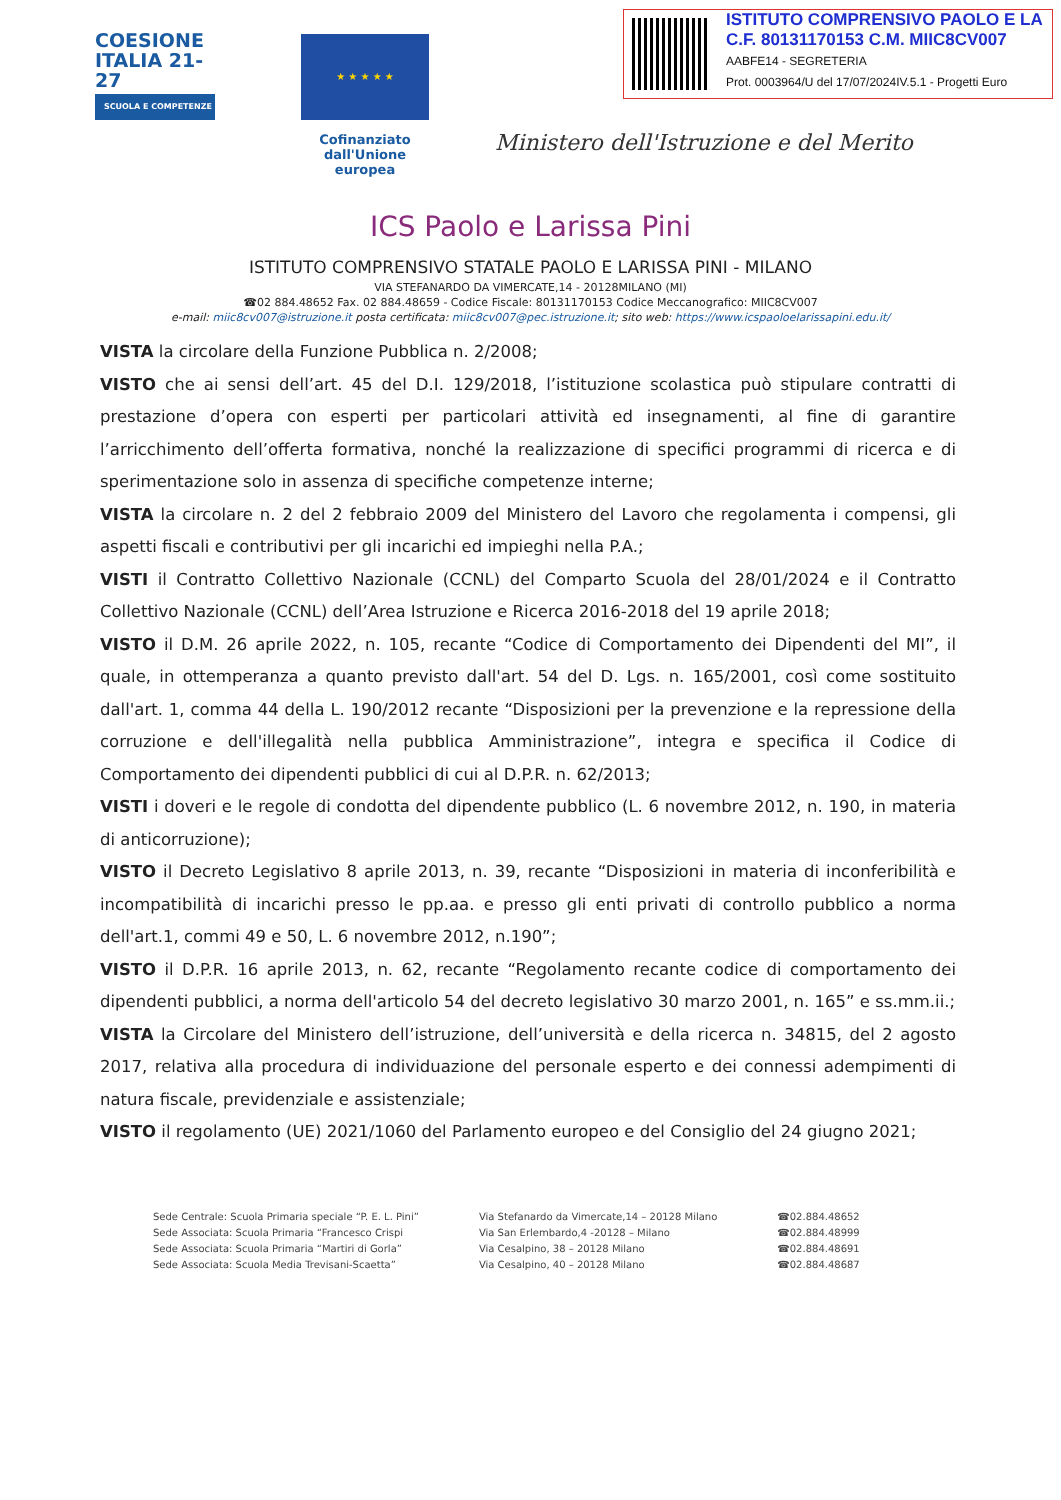COESIONE ITALIA 21-27
SCUOLA E COMPETENZE
★ ★ ★ ★ ★
Cofinanziato dall'Unione europea
Ministero dell'Istruzione e del Merito
ISTITUTO COMPRENSIVO PAOLO E LA
C.F. 80131170153 C.M. MIIC8CV007
AABFE14 - SEGRETERIA
Prot. 0003964/U del 17/07/2024IV.5.1 - Progetti Euro
ICS Paolo e Larissa Pini
ISTITUTO COMPRENSIVO STATALE PAOLO E LARISSA PINI - MILANO
VIA STEFANARDO DA VIMERCATE,14 - 20128MILANO (MI)
☎02 884.48652 Fax. 02 884.48659 - Codice Fiscale: 80131170153 Codice Meccanografico: MIIC8CV007
e-mail: miic8cv007@istruzione.it posta certificata: miic8cv007@pec.istruzione.it; sito web: https://www.icspaoloelarissapini.edu.it/
VISTA la circolare della Funzione Pubblica n. 2/2008;
VISTO che ai sensi dell’art. 45 del D.I. 129/2018, l’istituzione scolastica può stipulare contratti di prestazione d’opera con esperti per particolari attività ed insegnamenti, al fine di garantire l’arricchimento dell’offerta formativa, nonché la realizzazione di specifici programmi di ricerca e di sperimentazione solo in assenza di specifiche competenze interne;
VISTA la circolare n. 2 del 2 febbraio 2009 del Ministero del Lavoro che regolamenta i compensi, gli aspetti fiscali e contributivi per gli incarichi ed impieghi nella P.A.;
VISTI il Contratto Collettivo Nazionale (CCNL) del Comparto Scuola del 28/01/2024 e il Contratto Collettivo Nazionale (CCNL) dell’Area Istruzione e Ricerca 2016-2018 del 19 aprile 2018;
VISTO il D.M. 26 aprile 2022, n. 105, recante “Codice di Comportamento dei Dipendenti del MI”, il quale, in ottemperanza a quanto previsto dall'art. 54 del D. Lgs. n. 165/2001, così come sostituito dall'art. 1, comma 44 della L. 190/2012 recante “Disposizioni per la prevenzione e la repressione della corruzione e dell'illegalità nella pubblica Amministrazione”, integra e specifica il Codice di Comportamento dei dipendenti pubblici di cui al D.P.R. n. 62/2013;
VISTI i doveri e le regole di condotta del dipendente pubblico (L. 6 novembre 2012, n. 190, in materia di anticorruzione);
VISTO il Decreto Legislativo 8 aprile 2013, n. 39, recante “Disposizioni in materia di inconferibilità e incompatibilità di incarichi presso le pp.aa. e presso gli enti privati di controllo pubblico a norma dell'art.1, commi 49 e 50, L. 6 novembre 2012, n.190”;
VISTO il D.P.R. 16 aprile 2013, n. 62, recante “Regolamento recante codice di comportamento dei dipendenti pubblici, a norma dell'articolo 54 del decreto legislativo 30 marzo 2001, n. 165” e ss.mm.ii.;
VISTA la Circolare del Ministero dell’istruzione, dell’università e della ricerca n. 34815, del 2 agosto 2017, relativa alla procedura di individuazione del personale esperto e dei connessi adempimenti di natura fiscale, previdenziale e assistenziale;
VISTO il regolamento (UE) 2021/1060 del Parlamento europeo e del Consiglio del 24 giugno 2021;
Sede Centrale: Scuola Primaria speciale “P. E. L. Pini”
Sede Associata: Scuola Primaria “Francesco Crispi
Sede Associata: Scuola Primaria “Martiri di Gorla”
Sede Associata: Scuola Media Trevisani-Scaetta”
Via Stefanardo da Vimercate,14 – 20128 Milano
Via San Erlembardo,4 -20128 – Milano
Via Cesalpino, 38 – 20128 Milano
Via Cesalpino, 40 – 20128 Milano
☎02.884.48652
☎02.884.48999
☎02.884.48691
☎02.884.48687